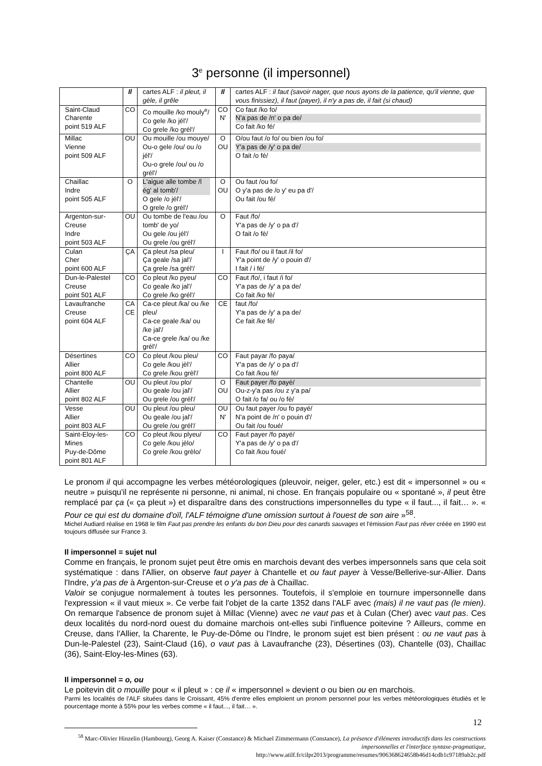3<sup>e</sup> personne (il impersonnel)
| | Il | cartes ALF : il pleut, il gèle, il grêle | Il | cartes ALF : il faut (savoir nager, que nous ayons de la patience, qu'il vienne, que vous finissiez), il faut (payer), il n'y a pas de, il fait (si chaud) |
| Saint-Claud Charente point 519 ALF | CO | Co mouille /ko mouly<sup>e</sup>/ Co gele /ko jél'/ Co grele /ko grél'/ | CO N' | Co faut /ko fo/ N'a pas de /n' o pa de/ Co fait /ko fé/ |
| Millac Vienne point 509 ALF | OU | Ou mouille /ou mouye/ Ou-o gele /ou/ ou /o jél'/ Ou-o grele /ou/ ou /o grél'/ | O OU | O/ou faut /o fo/ ou bien /ou fo/ Y'a pas de /y' o pa de/ O fait /o fé/ |
| Chaillac Indre point 505 ALF | O | L'aigue alle tombe /l ég' al tomb'/ O gele /o jél'/ O grele /o grél'/ | O OU | Ou faut /ou fo/ O y'a pas de /o y' eu pa d'/ Ou fait /ou fé/ |
| Argenton-sur-Creuse Indre point 503 ALF | OU | Ou tombe de l'eau /ou tomb' de yo/ Ou gele /ou jél'/ Ou grele /ou grél'/ | O | Faut /fo/ Y'a pas de /y' o pa d'/ O fait /o fè/ |
| Culan Cher point 600 ALF | ÇA | Ça pleut /sa pleu/ Ça geale /sa jal'/ Ça grele /sa grél'/ | I | Faut /fo/ ou il faut /il fo/ Y'a point de /y' o pouin d'/ I fait / i fé/ |
| Dun-le-Palestel Creuse point 501 ALF | CO | Co pleut /ko pyeu/ Co geale /ko jal'/ Co grele /ko grél'/ | CO | Faut /fo/, i faut /i fo/ Y'a pas de /y' a pa de/ Co fait /ko fè/ |
| Lavaufranche Creuse point 604 ALF | CA CE | Ca-ce pleut /ka/ ou /ke pleu/ Ca-ce geale /ka/ ou /ke jal'/ Ca-ce grele /ka/ ou /ke grél'/ | CE | faut /fo/ Y'a pas de /y' a pa de/ Ce fait /ke fè/ |
| Désertines Allier point 800 ALF | CO | Co pleut /kou pleu/ Co gele /kou jèl'/ Co grele /kou grèl'/ | CO | Faut payar /fo paya/ Y'a pas de /y' o pa d'/ Co fait /kou fè/ |
| Chantelle Allier point 802 ALF | OU | Ou pleut /ou plo/ Ou geale /ou jal'/ Ou grele /ou grél'/ | O OU | Faut payer /fo payé/ Ou-z-y'a pas /ou z y'a pa/ O fait /o fa/ ou /o fè/ |
| Vesse Allier point 803 ALF | OU | Ou pleut /ou pleu/ Ou geale /ou jal'/ Ou grele /ou grél'/ | OU N' | Ou faut payer /ou fo payé/ N'a point de /n' o pouin d'/ Ou fait /ou foué/ |
| Saint-Eloy-les-Mines Puy-de-Dôme point 801 ALF | CO | Co pleut /kou plyeu/ Co gele /kou jèlo/ Co grele /kou grèlo/ | CO | Faut payer /fo payé/ Y'a pas de /y' o pa d'/ Co fait /kou foué/ |
Le pronom il qui accompagne les verbes météorologiques (pleuvoir, neiger, geler, etc.) est dit « impersonnel » ou « neutre » puisqu'il ne représente ni personne, ni animal, ni chose. En français populaire ou « spontané », il peut être remplacé par ça (« ça pleut ») et disparaître dans des constructions impersonnelles du type « il faut..., il fait… ». « Pour ce qui est du domaine d'oïl, l'ALF témoigne d'une omission surtout à l'ouest de son aire »<sup>58</sup>.
Michel Audiard réalise en 1968 le film Faut pas prendre les enfants du bon Dieu pour des canards sauvages et l'émission Faut pas rêver créée en 1990 est toujours diffusée sur France 3.
Il impersonnel = sujet nul
Comme en français, le pronom sujet peut être omis en marchois devant des verbes impersonnels sans que cela soit systématique : dans l'Allier, on observe faut payer à Chantelle et ou faut payer à Vesse/Bellerive-sur-Allier. Dans l'Indre, y'a pas de à Argenton-sur-Creuse et o y'a pas de à Chaillac.
Valoir se conjugue normalement à toutes les personnes. Toutefois, il s'emploie en tournure impersonnelle dans l'expression « il vaut mieux ». Ce verbe fait l'objet de la carte 1352 dans l'ALF avec (mais) il ne vaut pas (le mien). On remarque l'absence de pronom sujet à Millac (Vienne) avec ne vaut pas et à Culan (Cher) avec vaut pas. Ces deux localités du nord-nord ouest du domaine marchois ont-elles subi l'influence poitevine ? Ailleurs, comme en Creuse, dans l'Allier, la Charente, le Puy-de-Dôme ou l'Indre, le pronom sujet est bien présent : ou ne vaut pas à Dun-le-Palestel (23), Saint-Claud (16), o vaut pas à Lavaufranche (23), Désertines (03), Chantelle (03), Chaillac (36), Saint-Eloy-les-Mines (63).
Il impersonnel = o, ou
Le poitevin dit o mouille pour « il pleut » : ce il « impersonnel » devient o ou bien ou en marchois.
Parmi les localités de l'ALF situées dans le Croissant, 45% d'entre elles emploient un pronom personnel pour les verbes météorologiques étudiés et le pourcentage monte à 55% pour les verbes comme « il faut..., il fait… ».
<sup>58</sup> Marc-Olivier Hinzelin (Hambourg), Georg A. Kaiser (Constance) & Michael Zimmermann (Constance), La présence d'éléments introductifs dans les constructions impersonnelles et l'interface syntaxe-pragmatique,
http://www.atilf.fr/cilpr2013/programme/resumes/906368624658b46d14cdb1c97189ab2c.pdf
12